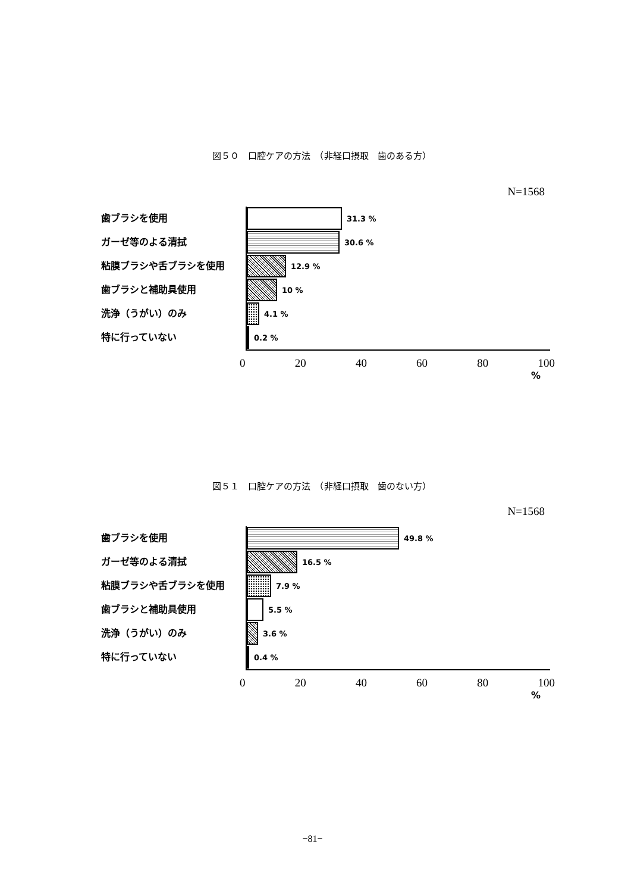図５０　口腔ケアの方法　（非経口摂取　歯のある方）
N=1568
歯ブラシを使用
ガーゼ等のよる清拭
粘膜ブラシや舌ブラシを使用
歯ブラシと補助具使用
洗浄（うがい）のみ
特に行っていない
31.3 %
30.6 %
12.9 %
10 %
4.1 %
0.2 %
0 20 40 60 80 100
%
図５１　口腔ケアの方法　（非経口摂取　歯のない方）
N=1568
歯ブラシを使用
ガーゼ等のよる清拭
粘膜ブラシや舌ブラシを使用
歯ブラシと補助具使用
洗浄（うがい）のみ
特に行っていない
49.8 %
16.5 %
7.9 %
5.5 %
3.6 %
0.4 %
0 20 40 60 80 100
%
−81−